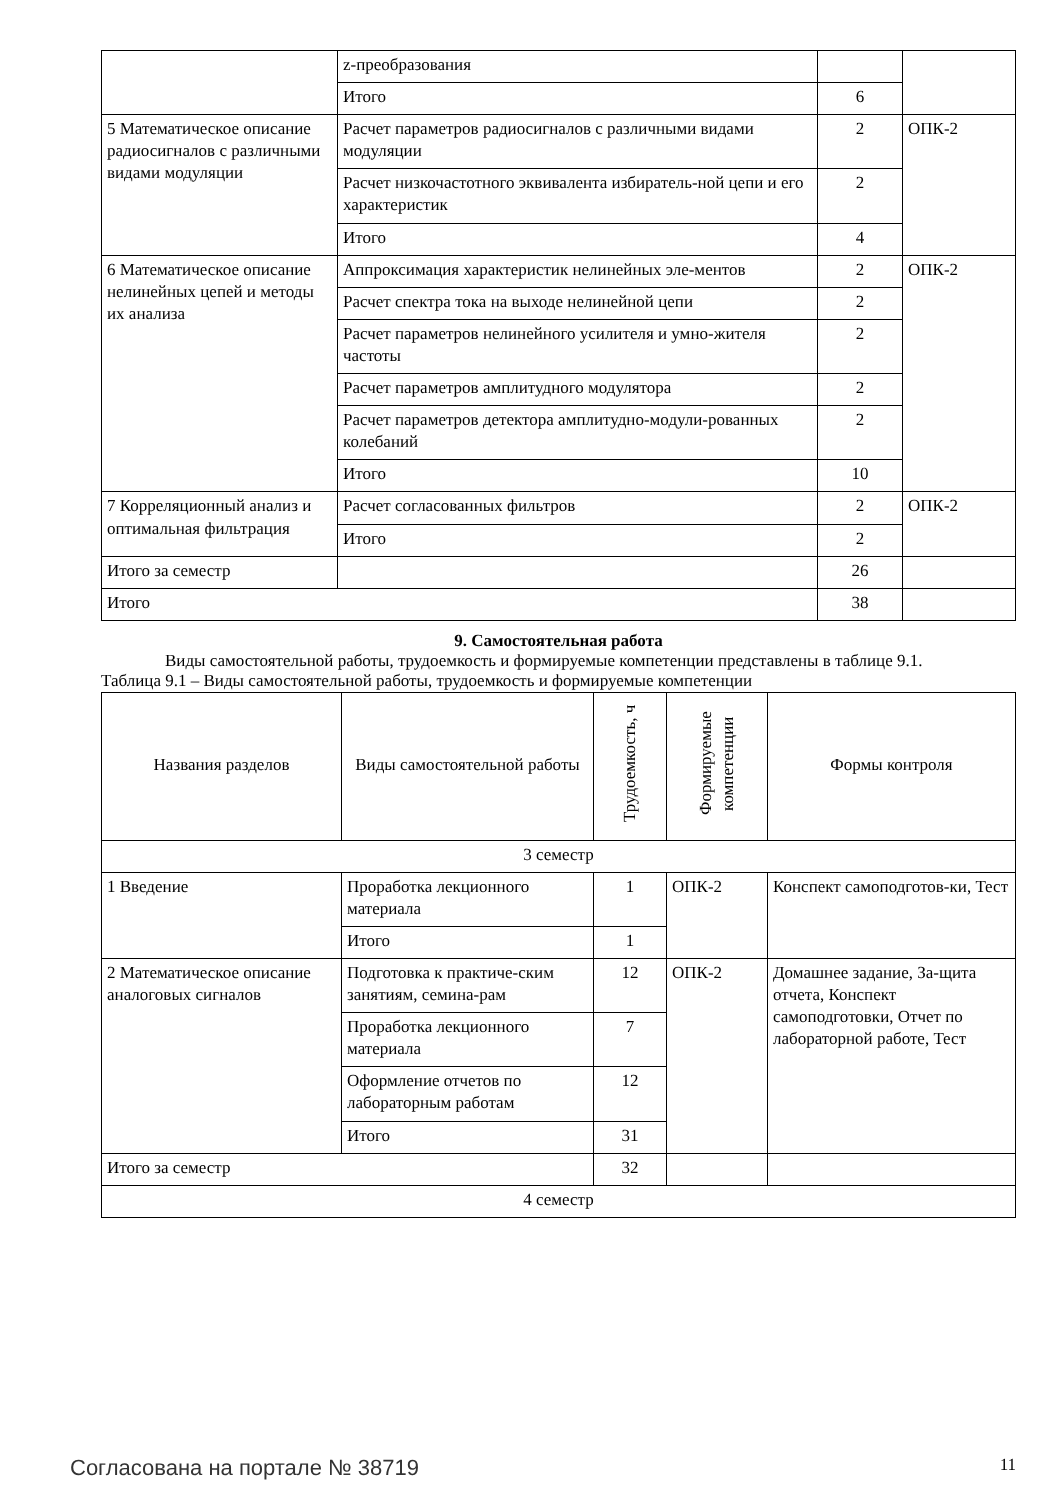| | z-преобразования | | |
| | Итого | 6 | |
| 5 Математическое описание радиосигналов с различными видами модуляции | Расчет параметров радиосигналов с различными видами модуляции | 2 | ОПК-2 |
| | Расчет низкочастотного эквивалента избиратель-ной цепи и его характеристик | 2 | |
| | Итого | 4 | |
| 6 Математическое описание нелинейных цепей и методы их анализа | Аппроксимация характеристик нелинейных эле-ментов | 2 | ОПК-2 |
| | Расчет спектра тока на выходе нелинейной цепи | 2 | |
| | Расчет параметров нелинейного усилителя и умно-жителя частоты | 2 | |
| | Расчет параметров амплитудного модулятора | 2 | |
| | Расчет параметров детектора амплитудно-модули-рованных колебаний | 2 | |
| | Итого | 10 | |
| 7 Корреляционный анализ и оптимальная фильтрация | Расчет согласованных фильтров | 2 | ОПК-2 |
| | Итого | 2 | |
| Итого за семестр | | 26 | |
| Итого | | 38 | |
9. Самостоятельная работа
Виды самостоятельной работы, трудоемкость и формируемые компетенции представлены в таблице 9.1.
Таблица 9.1 – Виды самостоятельной работы, трудоемкость и формируемые компетенции
| Названия разделов | Виды самостоятельной работы | Трудоемкость, ч | Формируемые компетенции | Формы контроля |
| --- | --- | --- | --- | --- |
| 3 семестр | | | | |
| 1 Введение | Проработка лекционного материала | 1 | ОПК-2 | Конспект самоподготов-ки, Тест |
| | Итого | 1 | | |
| 2 Математическое описание аналоговых сигналов | Подготовка к практиче-ским занятиям, семина-рам | 12 | ОПК-2 | Домашнее задание, За-щита отчета, Конспект самоподготовки, Отчет по лабораторной работе, Тест |
| | Проработка лекционного материала | 7 | | |
| | Оформление отчетов по лабораторным работам | 12 | | |
| | Итого | 31 | | |
| Итого за семестр | | 32 | | |
| 4 семестр | | | | |
Согласована на портале № 38719 11